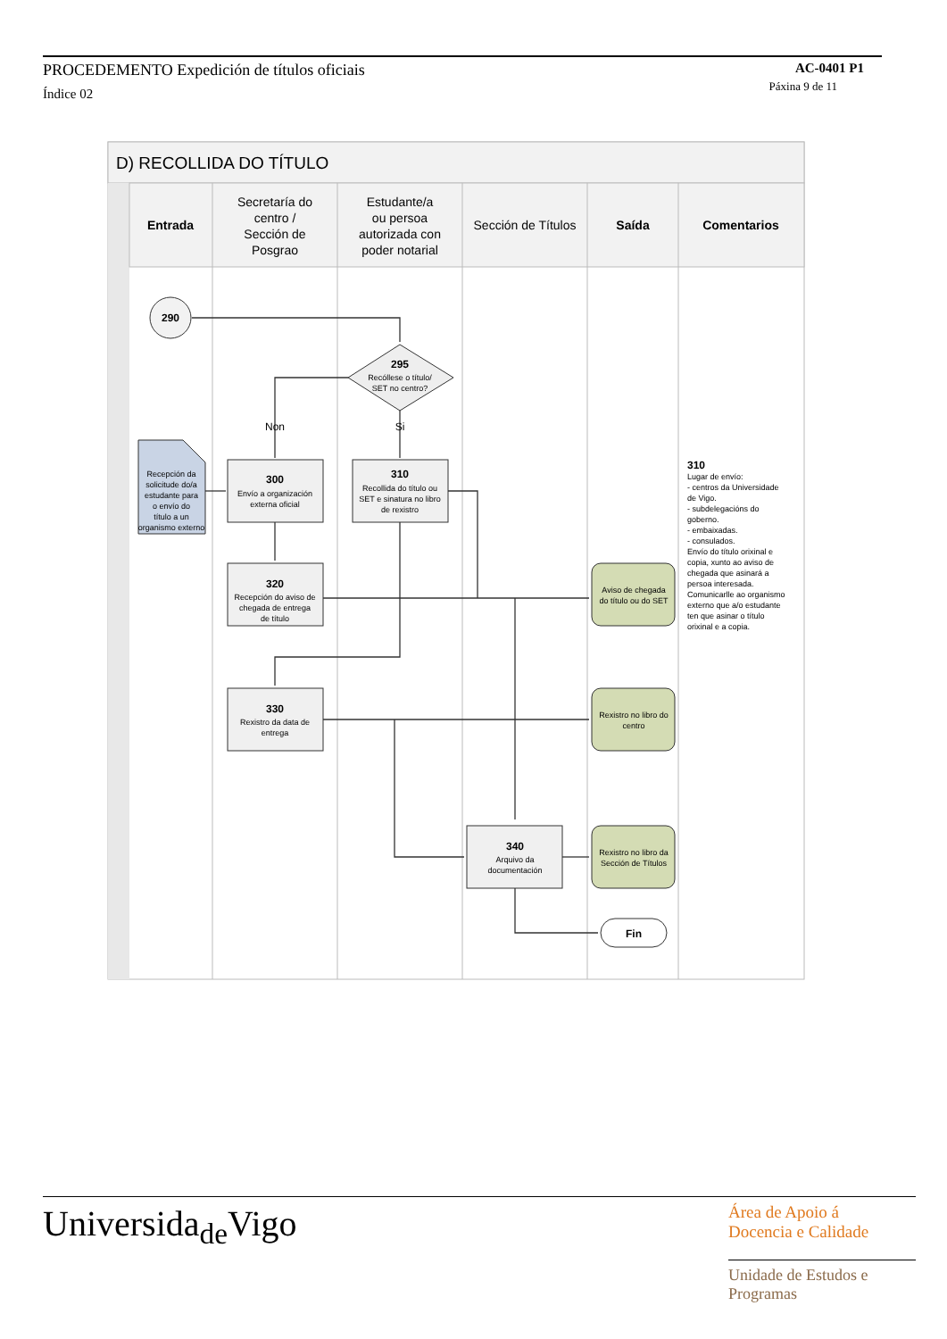PROCEDEMENTO Expedición de títulos oficiais
AC-0401 P1
Índice 02
Páxina 9 de 11
D) RECOLLIDA DO TÍTULO
Entrada
Secretaría do
centro /
Sección de
Posgrao
Estudante/a
ou persoa
autorizada con
poder notarial
Sección de Títulos
Saída
Comentarios
290
295
Recóllese o título/
SET no centro?
Non
Si
Recepción da
solicitude do/a
estudante para
o envío do
título a un
organismo externo
300
Envío a organización
externa oficial
310
Recollida do título ou
SET e sinatura no libro
de rexistro
320
Recepción do aviso de
chegada de entrega
de título
330
Rexistro da data de
entrega
340
Arquivo da
documentación
Aviso de chegada
do título ou do SET
Rexistro no libro do
centro
Rexistro no libro da
Sección de Títulos
Fin
310
Lugar de envío:
- centros da Universidade
de Vigo.
- subdelegacións do
goberno.
- embaixadas.
- consulados.
Envío do título orixinal e
copia, xunto ao aviso de
chegada que asinará a
persoa interesada.
Comunicarlle ao organismo
externo que a/o estudante
ten que asinar o título
orixinal e a copia.
Universida<sub>de</sub>Vigo
Área de Apoio á
Docencia e Calidade
Unidade de Estudos e
Programas